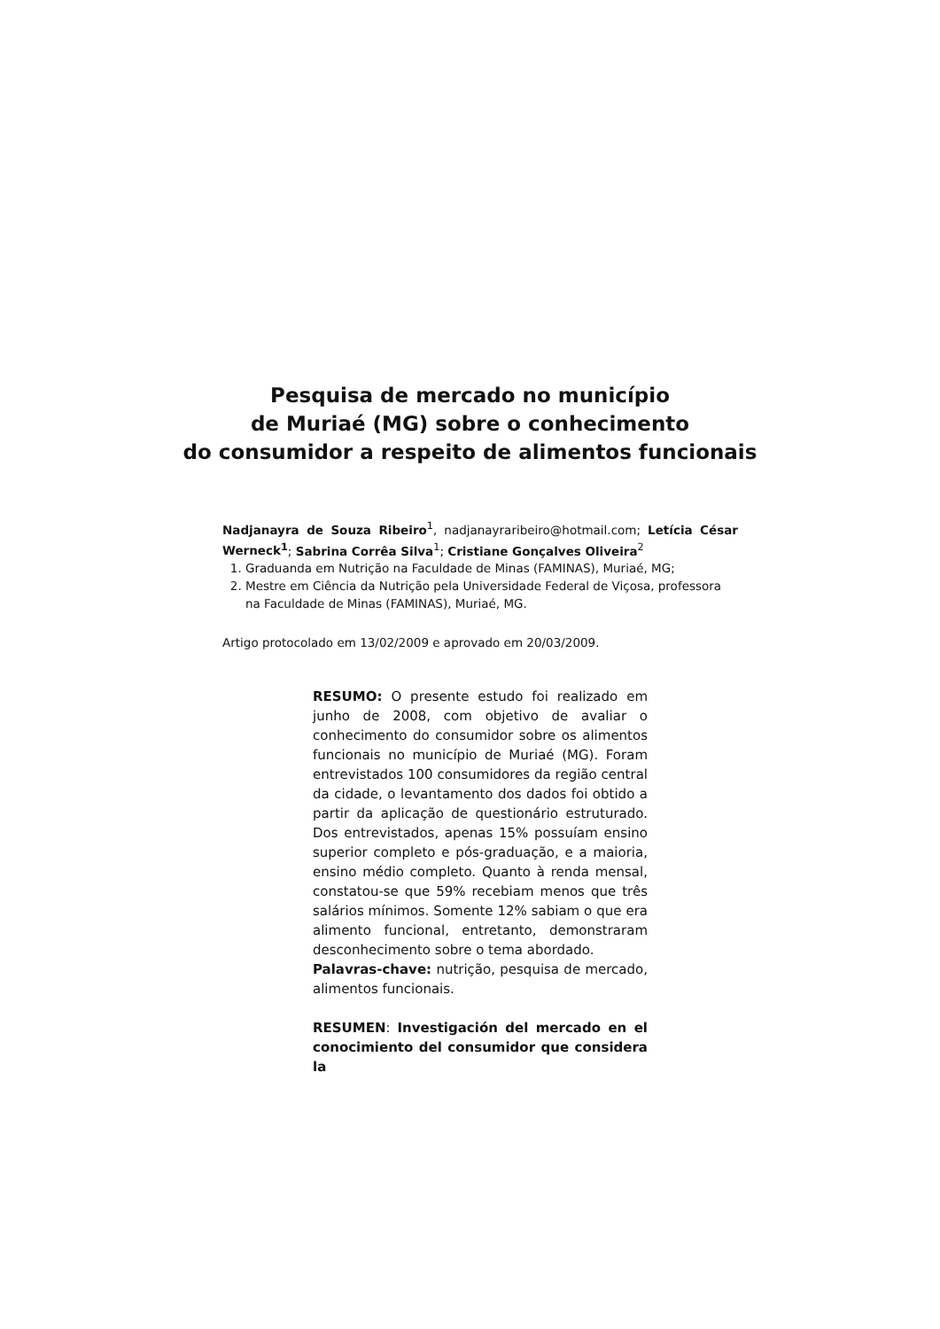Pesquisa de mercado no município
de Muriaé (MG) sobre o conhecimento
do consumidor a respeito de alimentos funcionais
Nadjanayra de Souza Ribeiro<sup>1</sup>, nadjanayraribeiro@hotmail.com; Letícia César Werneck<sup>1</sup>; Sabrina Corrêa Silva<sup>1</sup>; Cristiane Gonçalves Oliveira<sup>2</sup>
1. Graduanda em Nutrição na Faculdade de Minas (FAMINAS), Muriaé, MG;
2. Mestre em Ciência da Nutrição pela Universidade Federal de Viçosa, professora na Faculdade de Minas (FAMINAS), Muriaé, MG.
Artigo protocolado em 13/02/2009 e aprovado em 20/03/2009.
RESUMO: O presente estudo foi realizado em junho de 2008, com objetivo de avaliar o conhecimento do consumidor sobre os alimentos funcionais no município de Muriaé (MG). Foram entrevistados 100 consumidores da região central da cidade, o levantamento dos dados foi obtido a partir da aplicação de questionário estruturado. Dos entrevistados, apenas 15% possuíam ensino superior completo e pós-graduação, e a maioria, ensino médio completo. Quanto à renda mensal, constatou-se que 59% recebiam menos que três salários mínimos. Somente 12% sabiam o que era alimento funcional, entretanto, demonstraram desconhecimento sobre o tema abordado.
Palavras-chave: nutrição, pesquisa de mercado, alimentos funcionais.
RESUMEN: Investigación del mercado en el conocimiento del consumidor que considera la